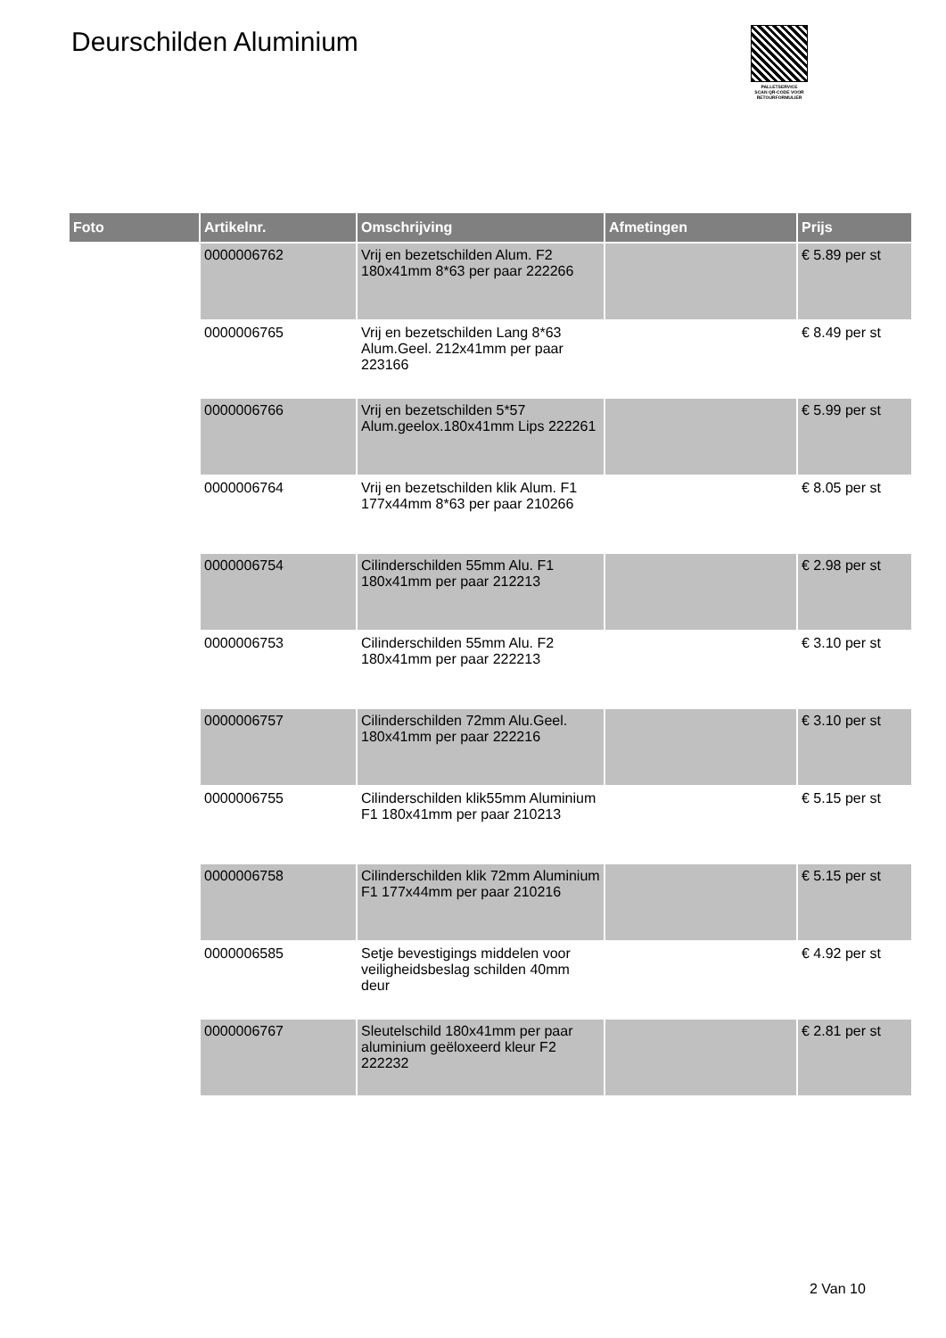Deurschilden Aluminium
PALLETSERVICE
SCAN QR-CODE VOOR RETOURFORMULIER
| Foto | Artikelnr. | Omschrijving | Afmetingen | Prijs |
| --- | --- | --- | --- | --- |
| | 0000006762 | Vrij en bezetschilden Alum. F2 180x41mm 8*63 per paar 222266 | | € 5.89 per st |
| | 0000006765 | Vrij en bezetschilden Lang 8*63 Alum.Geel. 212x41mm per paar 223166 | | € 8.49 per st |
| | 0000006766 | Vrij en bezetschilden 5*57 Alum.geelox.180x41mm Lips 222261 | | € 5.99 per st |
| | 0000006764 | Vrij en bezetschilden klik Alum. F1 177x44mm 8*63 per paar 210266 | | € 8.05 per st |
| | 0000006754 | Cilinderschilden 55mm Alu. F1 180x41mm per paar 212213 | | € 2.98 per st |
| | 0000006753 | Cilinderschilden 55mm Alu. F2 180x41mm per paar 222213 | | € 3.10 per st |
| | 0000006757 | Cilinderschilden 72mm Alu.Geel. 180x41mm per paar 222216 | | € 3.10 per st |
| | 0000006755 | Cilinderschilden klik55mm Aluminium F1 180x41mm per paar 210213 | | € 5.15 per st |
| | 0000006758 | Cilinderschilden klik 72mm Aluminium F1 177x44mm per paar 210216 | | € 5.15 per st |
| | 0000006585 | Setje bevestigings middelen voor veiligheidsbeslag schilden 40mm deur | | € 4.92 per st |
| | 0000006767 | Sleutelschild 180x41mm per paar aluminium geëloxeerd kleur F2 222232 | | € 2.81 per st |
2 Van 10